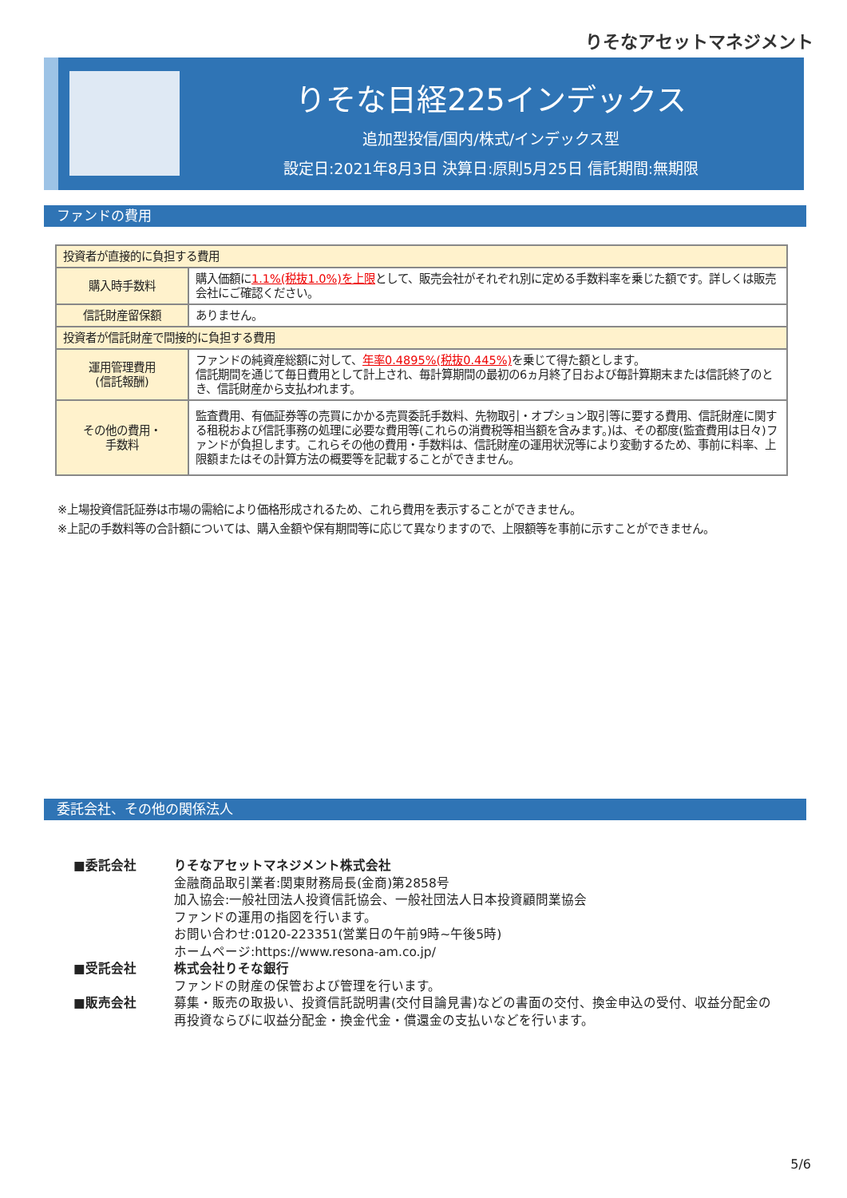りそなアセットマネジメント
りそな日経225インデックス
追加型投信/国内/株式/インデックス型
設定日:2021年8月3日 決算日:原則5月25日 信託期間:無期限
ファンドの費用
| 投資者が直接的に負担する費用 | |
| 購入時手数料 | 購入価額に 1.1%(税抜1.0%)を上限 として、販売会社がそれぞれ別に定める手数料率を乗じた額です。詳しくは販売会社にご確認ください。 |
| 信託財産留保額 | ありません。 |
| 投資者が信託財産で間接的に負担する費用 | |
| 運用管理費用 (信託報酬) | ファンドの純資産総額に対して、 年率0.4895%(税抜0.445%) を乗じて得た額とします。 信託期間を通じて毎日費用として計上され、毎計算期間の最初の6ヵ月終了日および毎計算期末または信託終了のとき、信託財産から支払われます。 |
| その他の費用・ 手数料 | 監査費用、有価証券等の売買にかかる売買委託手数料、先物取引・オプション取引等に要する費用、信託財産に関する租税および信託事務の処理に必要な費用等(これらの消費税等相当額を含みます。)は、その都度(監査費用は日々)ファンドが負担します。これらその他の費用・手数料は、信託財産の運用状況等により変動するため、事前に料率、上限額またはその計算方法の概要等を記載することができません。 |
※上場投資信託証券は市場の需給により価格形成されるため、これら費用を表示することができません。
※上記の手数料等の合計額については、購入金額や保有期間等に応じて異なりますので、上限額等を事前に示すことができません。
委託会社、その他の関係法人
■委託会社 りそなアセットマネジメント株式会社
金融商品取引業者:関東財務局長(金商)第2858号
加入協会:一般社団法人投資信託協会、一般社団法人日本投資顧問業協会
ファンドの運用の指図を行います。
お問い合わせ:0120-223351(営業日の午前9時~午後5時)
ホームページ:https://www.resona-am.co.jp/
■受託会社 株式会社りそな銀行
ファンドの財産の保管および管理を行います。
■販売会社 募集・販売の取扱い、投資信託説明書(交付目論見書)などの書面の交付、換金申込の受付、収益分配金の
再投資ならびに収益分配金・換金代金・償還金の支払いなどを行います。
5/6